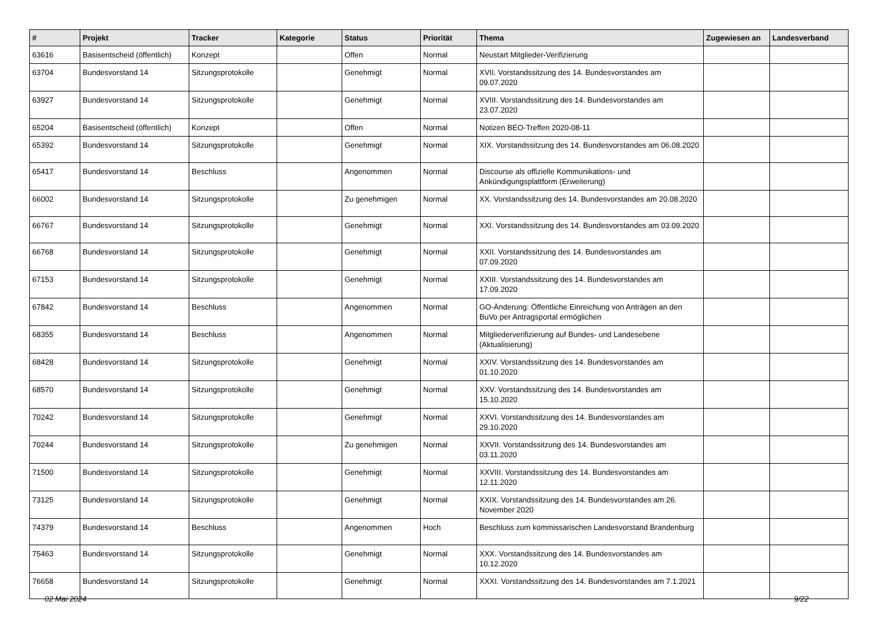| # | Projekt | Tracker | Kategorie | Status | Priorität | Thema | Zugewiesen an | Landesverband |
| --- | --- | --- | --- | --- | --- | --- | --- | --- |
| 63616 | Basisentscheid (öffentlich) | Konzept | | Offen | Normal | Neustart Mitglieder-Verifizierung | | |
| 63704 | Bundesvorstand 14 | Sitzungsprotokolle | | Genehmigt | Normal | XVII. Vorstandssitzung des 14. Bundesvorstandes am 09.07.2020 | | |
| 63927 | Bundesvorstand 14 | Sitzungsprotokolle | | Genehmigt | Normal | XVIII. Vorstandssitzung des 14. Bundesvorstandes am 23.07.2020 | | |
| 65204 | Basisentscheid (öffentlich) | Konzept | | Offen | Normal | Notizen BEO-Treffen 2020-08-11 | | |
| 65392 | Bundesvorstand 14 | Sitzungsprotokolle | | Genehmigt | Normal | XIX. Vorstandssitzung des 14. Bundesvorstandes am 06.08.2020 | | |
| 65417 | Bundesvorstand 14 | Beschluss | | Angenommen | Normal | Discourse als offizielle Kommunikations- und Ankündigungsplattform (Erweiterung) | | |
| 66002 | Bundesvorstand 14 | Sitzungsprotokolle | | Zu genehmigen | Normal | XX. Vorstandssitzung des 14. Bundesvorstandes am 20.08.2020 | | |
| 66767 | Bundesvorstand 14 | Sitzungsprotokolle | | Genehmigt | Normal | XXI. Vorstandssitzung des 14. Bundesvorstandes am 03.09.2020 | | |
| 66768 | Bundesvorstand 14 | Sitzungsprotokolle | | Genehmigt | Normal | XXII. Vorstandssitzung des 14. Bundesvorstandes am 07.09.2020 | | |
| 67153 | Bundesvorstand 14 | Sitzungsprotokolle | | Genehmigt | Normal | XXIII. Vorstandssitzung des 14. Bundesvorstandes am 17.09.2020 | | |
| 67842 | Bundesvorstand 14 | Beschluss | | Angenommen | Normal | GO-Änderung: Öffentliche Einreichung von Anträgen an den BuVo per Antragsportal ermöglichen | | |
| 68355 | Bundesvorstand 14 | Beschluss | | Angenommen | Normal | Mitgliederverifizierung auf Bundes- und Landesebene (Aktualisierung) | | |
| 68428 | Bundesvorstand 14 | Sitzungsprotokolle | | Genehmigt | Normal | XXIV. Vorstandssitzung des 14. Bundesvorstandes am 01.10.2020 | | |
| 68570 | Bundesvorstand 14 | Sitzungsprotokolle | | Genehmigt | Normal | XXV. Vorstandssitzung des 14. Bundesvorstandes am 15.10.2020 | | |
| 70242 | Bundesvorstand 14 | Sitzungsprotokolle | | Genehmigt | Normal | XXVI. Vorstandssitzung des 14. Bundesvorstandes am 29.10.2020 | | |
| 70244 | Bundesvorstand 14 | Sitzungsprotokolle | | Zu genehmigen | Normal | XXVII. Vorstandssitzung des 14. Bundesvorstandes am 03.11.2020 | | |
| 71500 | Bundesvorstand 14 | Sitzungsprotokolle | | Genehmigt | Normal | XXVIII. Vorstandssitzung des 14. Bundesvorstandes am 12.11.2020 | | |
| 73125 | Bundesvorstand 14 | Sitzungsprotokolle | | Genehmigt | Normal | XXIX. Vorstandssitzung des 14. Bundesvorstandes am 26. November 2020 | | |
| 74379 | Bundesvorstand 14 | Beschluss | | Angenommen | Hoch | Beschluss zum kommissarischen Landesvorstand Brandenburg | | |
| 75463 | Bundesvorstand 14 | Sitzungsprotokolle | | Genehmigt | Normal | XXX. Vorstandssitzung des 14. Bundesvorstandes am 10.12.2020 | | |
| 76658 | Bundesvorstand 14 | Sitzungsprotokolle | | Genehmigt | Normal | XXXI. Vorstandssitzung des 14. Bundesvorstandes am 7.1.2021 | | |
02 Mai 2024 9/22